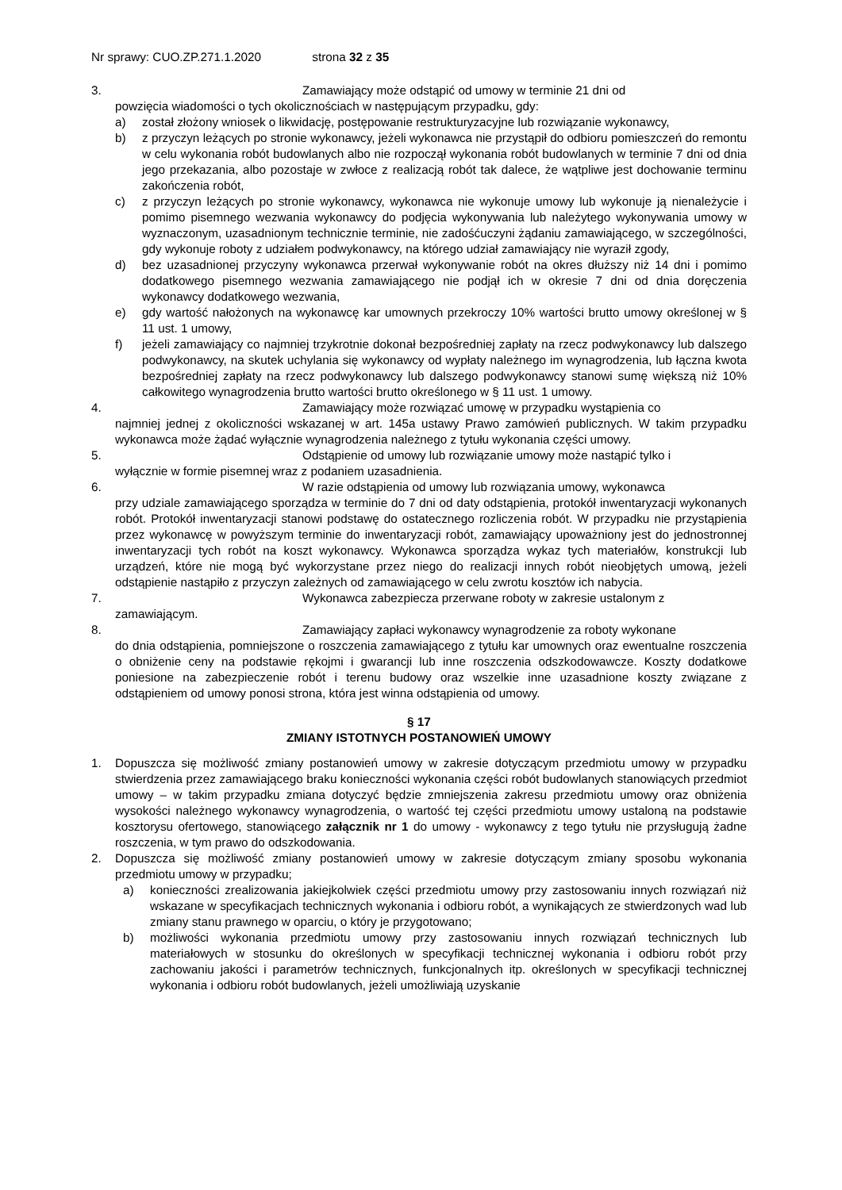Nr sprawy: CUO.ZP.271.1.2020 strona 32 z 35
3. Zamawiający może odstąpić od umowy w terminie 21 dni od
powzięcia wiadomości o tych okolicznościach w następującym przypadku, gdy:
a) został złożony wniosek o likwidację, postępowanie restrukturyzacyjne lub rozwiązanie wykonawcy,
b) z przyczyn leżących po stronie wykonawcy, jeżeli wykonawca nie przystąpił do odbioru pomieszczeń do remontu w celu wykonania robót budowlanych albo nie rozpoczął wykonania robót budowlanych w terminie 7 dni od dnia jego przekazania, albo pozostaje w zwłoce z realizacją robót tak dalece, że wątpliwe jest dochowanie terminu zakończenia robót,
c) z przyczyn leżących po stronie wykonawcy, wykonawca nie wykonuje umowy lub wykonuje ją nienależycie i pomimo pisemnego wezwania wykonawcy do podjęcia wykonywania lub należytego wykonywania umowy w wyznaczonym, uzasadnionym technicznie terminie, nie zadośćuczyni żądaniu zamawiającego, w szczególności, gdy wykonuje roboty z udziałem podwykonawcy, na którego udział zamawiający nie wyraził zgody,
d) bez uzasadnionej przyczyny wykonawca przerwał wykonywanie robót na okres dłuższy niż 14 dni i pomimo dodatkowego pisemnego wezwania zamawiającego nie podjął ich w okresie 7 dni od dnia doręczenia wykonawcy dodatkowego wezwania,
e) gdy wartość nałożonych na wykonawcę kar umownych przekroczy 10% wartości brutto umowy określonej w § 11 ust. 1 umowy,
f) jeżeli zamawiający co najmniej trzykrotnie dokonał bezpośredniej zapłaty na rzecz podwykonawcy lub dalszego podwykonawcy, na skutek uchylania się wykonawcy od wypłaty należnego im wynagrodzenia, lub łączna kwota bezpośredniej zapłaty na rzecz podwykonawcy lub dalszego podwykonawcy stanowi sumę większą niż 10% całkowitego wynagrodzenia brutto wartości brutto określonego w § 11 ust. 1 umowy.
4. Zamawiający może rozwiązać umowę w przypadku wystąpienia co
najmniej jednej z okoliczności wskazanej w art. 145a ustawy Prawo zamówień publicznych. W takim przypadku wykonawca może żądać wyłącznie wynagrodzenia należnego z tytułu wykonania części umowy.
5. Odstąpienie od umowy lub rozwiązanie umowy może nastąpić tylko i
wyłącznie w formie pisemnej wraz z podaniem uzasadnienia.
6. W razie odstąpienia od umowy lub rozwiązania umowy, wykonawca
przy udziale zamawiającego sporządza w terminie do 7 dni od daty odstąpienia, protokół inwentaryzacji wykonanych robót. Protokół inwentaryzacji stanowi podstawę do ostatecznego rozliczenia robót. W przypadku nie przystąpienia przez wykonawcę w powyższym terminie do inwentaryzacji robót, zamawiający upoważniony jest do jednostronnej inwentaryzacji tych robót na koszt wykonawcy. Wykonawca sporządza wykaz tych materiałów, konstrukcji lub urządzeń, które nie mogą być wykorzystane przez niego do realizacji innych robót nieobjętych umową, jeżeli odstąpienie nastąpiło z przyczyn zależnych od zamawiającego w celu zwrotu kosztów ich nabycia.
7. Wykonawca zabezpiecza przerwane roboty w zakresie ustalonym z
zamawiającym.
8. Zamawiający zapłaci wykonawcy wynagrodzenie za roboty wykonane
do dnia odstąpienia, pomniejszone o roszczenia zamawiającego z tytułu kar umownych oraz ewentualne roszczenia o obniżenie ceny na podstawie rękojmi i gwarancji lub inne roszczenia odszkodowawcze. Koszty dodatkowe poniesione na zabezpieczenie robót i terenu budowy oraz wszelkie inne uzasadnione koszty związane z odstąpieniem od umowy ponosi strona, która jest winna odstąpienia od umowy.
§ 17
ZMIANY ISTOTNYCH POSTANOWIEŃ UMOWY
1. Dopuszcza się możliwość zmiany postanowień umowy w zakresie dotyczącym przedmiotu umowy w przypadku stwierdzenia przez zamawiającego braku konieczności wykonania części robót budowlanych stanowiących przedmiot umowy – w takim przypadku zmiana dotyczyć będzie zmniejszenia zakresu przedmiotu umowy oraz obniżenia wysokości należnego wykonawcy wynagrodzenia, o wartość tej części przedmiotu umowy ustaloną na podstawie kosztorysu ofertowego, stanowiącego załącznik nr 1 do umowy - wykonawcy z tego tytułu nie przysługują żadne roszczenia, w tym prawo do odszkodowania.
2. Dopuszcza się możliwość zmiany postanowień umowy w zakresie dotyczącym zmiany sposobu wykonania przedmiotu umowy w przypadku;
a) konieczności zrealizowania jakiejkolwiek części przedmiotu umowy przy zastosowaniu innych rozwiązań niż wskazane w specyfikacjach technicznych wykonania i odbioru robót, a wynikających ze stwierdzonych wad lub zmiany stanu prawnego w oparciu, o który je przygotowano;
b) możliwości wykonania przedmiotu umowy przy zastosowaniu innych rozwiązań technicznych lub materiałowych w stosunku do określonych w specyfikacji technicznej wykonania i odbioru robót przy zachowaniu jakości i parametrów technicznych, funkcjonalnych itp. określonych w specyfikacji technicznej wykonania i odbioru robót budowlanych, jeżeli umożliwiają uzyskanie